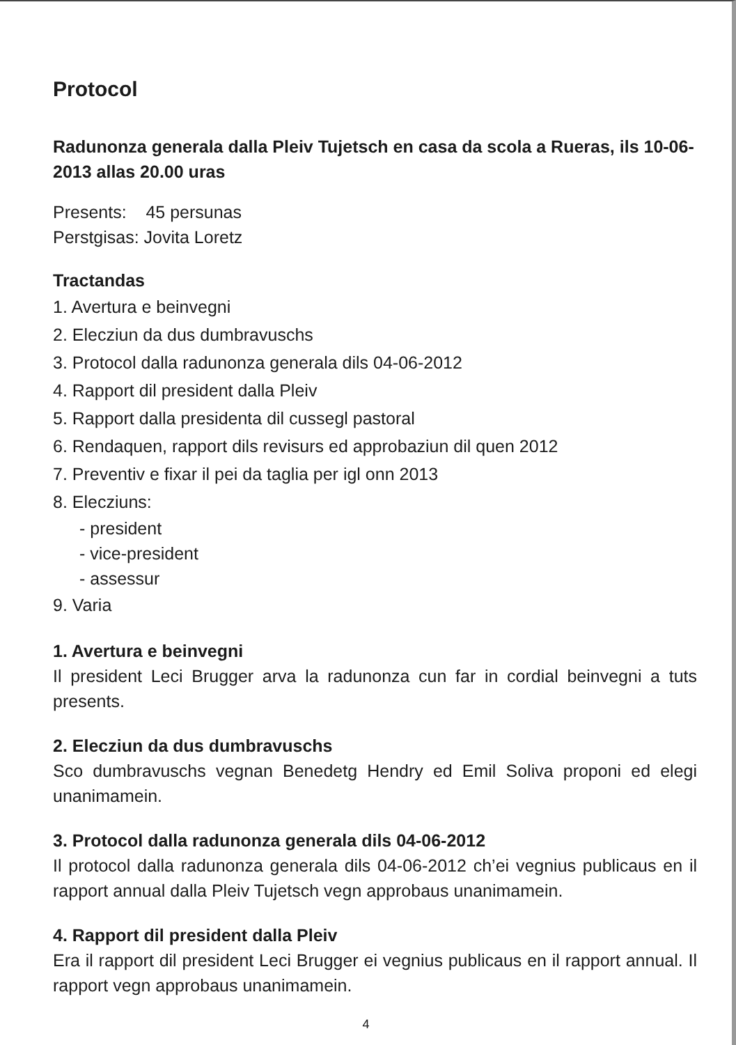Protocol
Radunonza generala dalla Pleiv Tujetsch en casa da scola a Rueras, ils 10-06-2013 allas 20.00 uras
Presents: 45 persunas
Perstgisas: Jovita Loretz
Tractandas
1. Avertura e beinvegni
2. Elecziun da dus dumbravuschs
3. Protocol dalla radunonza generala dils 04-06-2012
4. Rapport dil president dalla Pleiv
5. Rapport dalla presidenta dil cussegl pastoral
6. Rendaquen, rapport dils revisurs ed approbaziun dil quen 2012
7. Preventiv e fixar il pei da taglia per igl onn 2013
8. Elecziuns:
- president
- vice-president
- assessur
9. Varia
1. Avertura e beinvegni
Il president Leci Brugger arva la radunonza cun far in cordial beinvegni a tuts presents.
2. Elecziun da dus dumbravuschs
Sco dumbravuschs vegnan Benedetg Hendry ed Emil Soliva proponi ed elegi unanimamein.
3. Protocol dalla radunonza generala dils 04-06-2012
Il protocol dalla radunonza generala dils 04-06-2012 ch’ei vegnius publicaus en il rapport annual dalla Pleiv Tujetsch vegn approbaus unanimamein.
4. Rapport dil president dalla Pleiv
Era il rapport dil president Leci Brugger ei vegnius publicaus en il rapport annual. Il rapport vegn approbaus unanimamein.
4